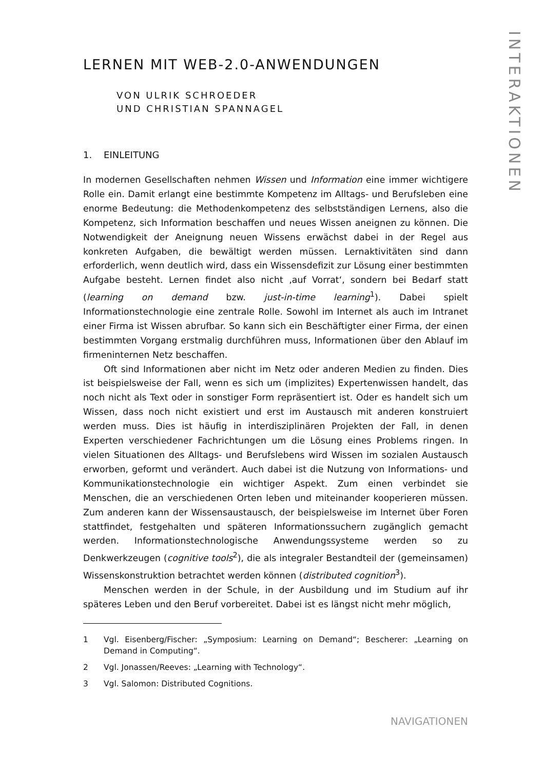INTERAKTIONEN
LERNEN MIT WEB-2.0-ANWENDUNGEN
VON ULRIK SCHROEDER
UND CHRISTIAN SPANNAGEL
1. EINLEITUNG
In modernen Gesellschaften nehmen Wissen und Information eine immer wichtigere Rolle ein. Damit erlangt eine bestimmte Kompetenz im Alltags- und Berufsleben eine enorme Bedeutung: die Methodenkompetenz des selbstständigen Lernens, also die Kompetenz, sich Information beschaffen und neues Wissen aneignen zu können. Die Notwendigkeit der Aneignung neuen Wissens erwächst dabei in der Regel aus konkreten Aufgaben, die bewältigt werden müssen. Lernaktivitäten sind dann erforderlich, wenn deutlich wird, dass ein Wissensdefizit zur Lösung einer bestimmten Aufgabe besteht. Lernen findet also nicht ‚auf Vorrat‘, sondern bei Bedarf statt (learning on demand bzw. just-in-time learning<sup>1</sup>). Dabei spielt Informationstechnologie eine zentrale Rolle. Sowohl im Internet als auch im Intranet einer Firma ist Wissen abrufbar. So kann sich ein Beschäftigter einer Firma, der einen bestimmten Vorgang erstmalig durchführen muss, Informationen über den Ablauf im firmeninternen Netz beschaffen.
Oft sind Informationen aber nicht im Netz oder anderen Medien zu finden. Dies ist beispielsweise der Fall, wenn es sich um (implizites) Expertenwissen handelt, das noch nicht als Text oder in sonstiger Form repräsentiert ist. Oder es handelt sich um Wissen, dass noch nicht existiert und erst im Austausch mit anderen konstruiert werden muss. Dies ist häufig in interdisziplinären Projekten der Fall, in denen Experten verschiedener Fachrichtungen um die Lösung eines Problems ringen. In vielen Situationen des Alltags- und Berufslebens wird Wissen im sozialen Austausch erworben, geformt und verändert. Auch dabei ist die Nutzung von Informations- und Kommunikationstechnologie ein wichtiger Aspekt. Zum einen verbindet sie Menschen, die an verschiedenen Orten leben und miteinander kooperieren müssen. Zum anderen kann der Wissensaustausch, der beispielsweise im Internet über Foren stattfindet, festgehalten und späteren Informationssuchern zugänglich gemacht werden. Informationstechnologische Anwendungssysteme werden so zu Denkwerkzeugen (cognitive tools<sup>2</sup>), die als integraler Bestandteil der (gemeinsamen) Wissenskonstruktion betrachtet werden können (distributed cognition<sup>3</sup>).
Menschen werden in der Schule, in der Ausbildung und im Studium auf ihr späteres Leben und den Beruf vorbereitet. Dabei ist es längst nicht mehr möglich,
1 Vgl. Eisenberg/Fischer: „Symposium: Learning on Demand“; Bescherer: „Learning on Demand in Computing“.
2 Vgl. Jonassen/Reeves: „Learning with Technology“.
3 Vgl. Salomon: Distributed Cognitions.
NAVIGATIONEN